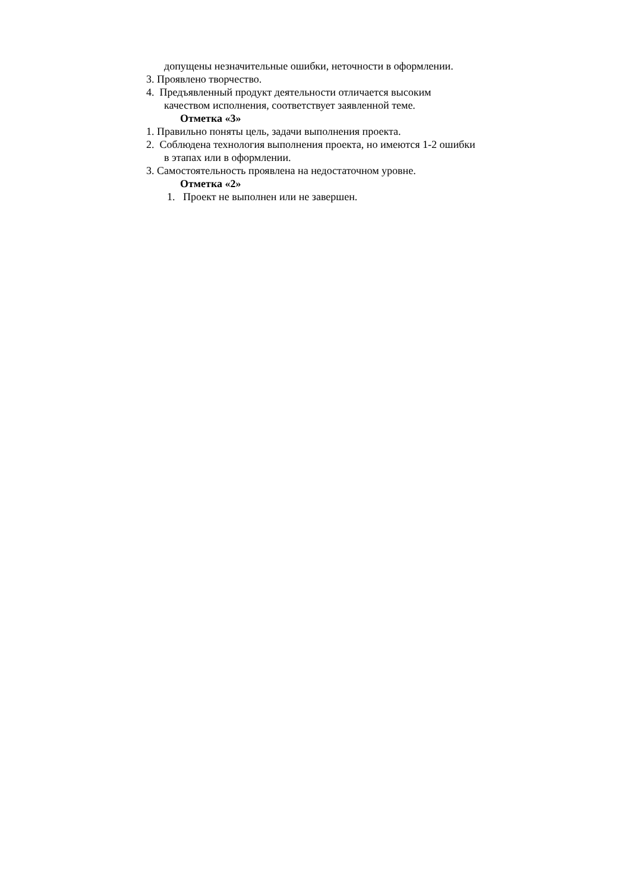допущены незначительные ошибки, неточности в оформлении.
3. Проявлено творчество.
4. Предъявленный продукт деятельности отличается высоким
качеством исполнения, соответствует заявленной теме.
Отметка «3»
1. Правильно поняты цель, задачи выполнения проекта.
2. Соблюдена технология выполнения проекта, но имеются 1-2 ошибки
в этапах или в оформлении.
3. Самостоятельность проявлена на недостаточном уровне.
Отметка «2»
1. Проект не выполнен или не завершен.